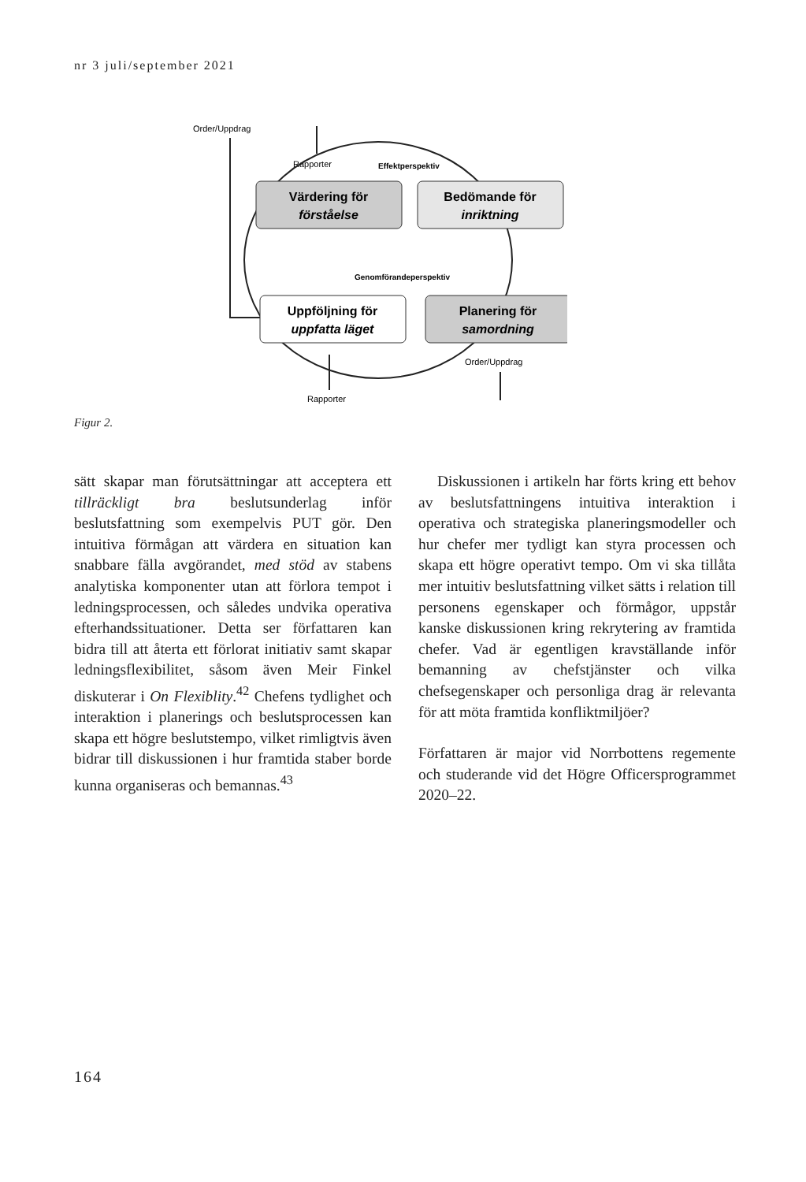nr 3 juli/september 2021
Order/Uppdrag
Rapporter
Effektperspektiv
Värdering för
förståelse
Bedömande för
inriktning
Genomförandeperspektiv
Uppföljning för
uppfatta läget
Planering för
samordning
Order/Uppdrag
Rapporter
Figur 2.
sätt skapar man förutsättningar att acceptera ett tillräckligt bra beslutsunderlag inför beslutsfattning som exempelvis PUT gör. Den intuitiva förmågan att värdera en situation kan snabbare fälla avgörandet, med stöd av stabens analytiska komponenter utan att förlora tempot i ledningsprocessen, och således undvika operativa efterhandssituationer. Detta ser författaren kan bidra till att återta ett förlorat initiativ samt skapar ledningsflexibilitet, såsom även Meir Finkel diskuterar i On Flexiblity.<sup>42</sup> Chefens tydlighet och interaktion i planerings och beslutsprocessen kan skapa ett högre beslutstempo, vilket rimligtvis även bidrar till diskussionen i hur framtida staber borde kunna organiseras och bemannas.<sup>43</sup>
Diskussionen i artikeln har förts kring ett behov av beslutsfattningens intuitiva interaktion i operativa och strategiska planeringsmodeller och hur chefer mer tydligt kan styra processen och skapa ett högre operativt tempo. Om vi ska tillåta mer intuitiv beslutsfattning vilket sätts i relation till personens egenskaper och förmågor, uppstår kanske diskussionen kring rekrytering av framtida chefer. Vad är egentligen kravställande inför bemanning av chefstjänster och vilka chefsegenskaper och personliga drag är relevanta för att möta framtida konfliktmiljöer?
Författaren är major vid Norrbottens regemente och studerande vid det Högre Officersprogrammet 2020–22.
164